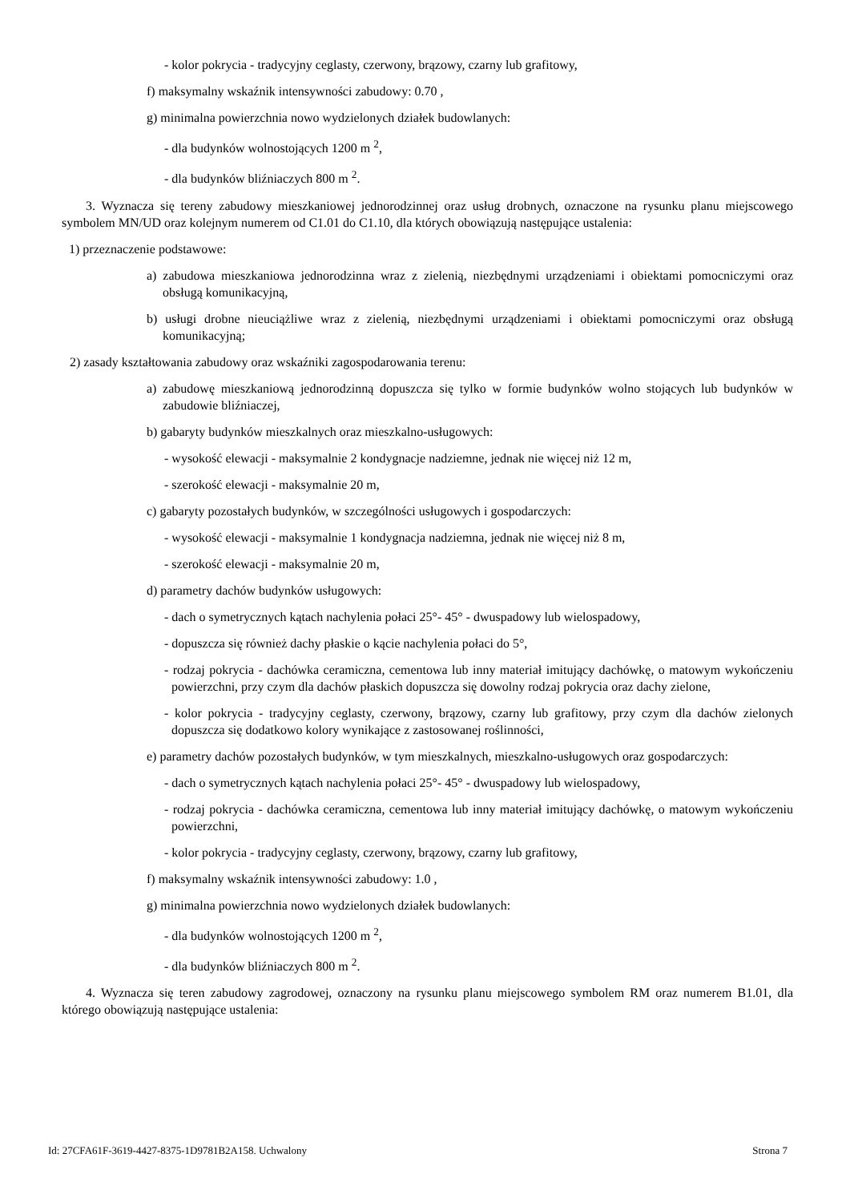- kolor pokrycia - tradycyjny ceglasty, czerwony, brązowy, czarny lub grafitowy,
f) maksymalny wskaźnik intensywności zabudowy: 0.70 ,
g) minimalna powierzchnia nowo wydzielonych działek budowlanych:
- dla budynków wolnostojących 1200 m <sup>2</sup>,
- dla budynków bliźniaczych 800 m <sup>2</sup>.
3. Wyznacza się tereny zabudowy mieszkaniowej jednorodzinnej oraz usług drobnych, oznaczone na rysunku planu miejscowego symbolem MN/UD oraz kolejnym numerem od C1.01 do C1.10, dla których obowiązują następujące ustalenia:
1) przeznaczenie podstawowe:
a) zabudowa mieszkaniowa jednorodzinna wraz z zielenią, niezbędnymi urządzeniami i obiektami pomocniczymi oraz obsługą komunikacyjną,
b) usługi drobne nieuciążliwe wraz z zielenią, niezbędnymi urządzeniami i obiektami pomocniczymi oraz obsługą komunikacyjną;
2) zasady kształtowania zabudowy oraz wskaźniki zagospodarowania terenu:
a) zabudowę mieszkaniową jednorodzinną dopuszcza się tylko w formie budynków wolno stojących lub budynków w zabudowie bliźniaczej,
b) gabaryty budynków mieszkalnych oraz mieszkalno-usługowych:
- wysokość elewacji - maksymalnie 2 kondygnacje nadziemne, jednak nie więcej niż 12 m,
- szerokość elewacji - maksymalnie 20 m,
c) gabaryty pozostałych budynków, w szczególności usługowych i gospodarczych:
- wysokość elewacji - maksymalnie 1 kondygnacja nadziemna, jednak nie więcej niż 8 m,
- szerokość elewacji - maksymalnie 20 m,
d) parametry dachów budynków usługowych:
- dach o symetrycznych kątach nachylenia połaci 25°- 45° - dwuspadowy lub wielospadowy,
- dopuszcza się również dachy płaskie o kącie nachylenia połaci do 5°,
- rodzaj pokrycia - dachówka ceramiczna, cementowa lub inny materiał imitujący dachówkę, o matowym wykończeniu powierzchni, przy czym dla dachów płaskich dopuszcza się dowolny rodzaj pokrycia oraz dachy zielone,
- kolor pokrycia - tradycyjny ceglasty, czerwony, brązowy, czarny lub grafitowy, przy czym dla dachów zielonych dopuszcza się dodatkowo kolory wynikające z zastosowanej roślinności,
e) parametry dachów pozostałych budynków, w tym mieszkalnych, mieszkalno-usługowych oraz gospodarczych:
- dach o symetrycznych kątach nachylenia połaci 25°- 45° - dwuspadowy lub wielospadowy,
- rodzaj pokrycia - dachówka ceramiczna, cementowa lub inny materiał imitujący dachówkę, o matowym wykończeniu powierzchni,
- kolor pokrycia - tradycyjny ceglasty, czerwony, brązowy, czarny lub grafitowy,
f) maksymalny wskaźnik intensywności zabudowy: 1.0 ,
g) minimalna powierzchnia nowo wydzielonych działek budowlanych:
- dla budynków wolnostojących 1200 m <sup>2</sup>,
- dla budynków bliźniaczych 800 m <sup>2</sup>.
4. Wyznacza się teren zabudowy zagrodowej, oznaczony na rysunku planu miejscowego symbolem RM oraz numerem B1.01, dla którego obowiązują następujące ustalenia:
Id: 27CFA61F-3619-4427-8375-1D9781B2A158. Uchwalony Strona 7